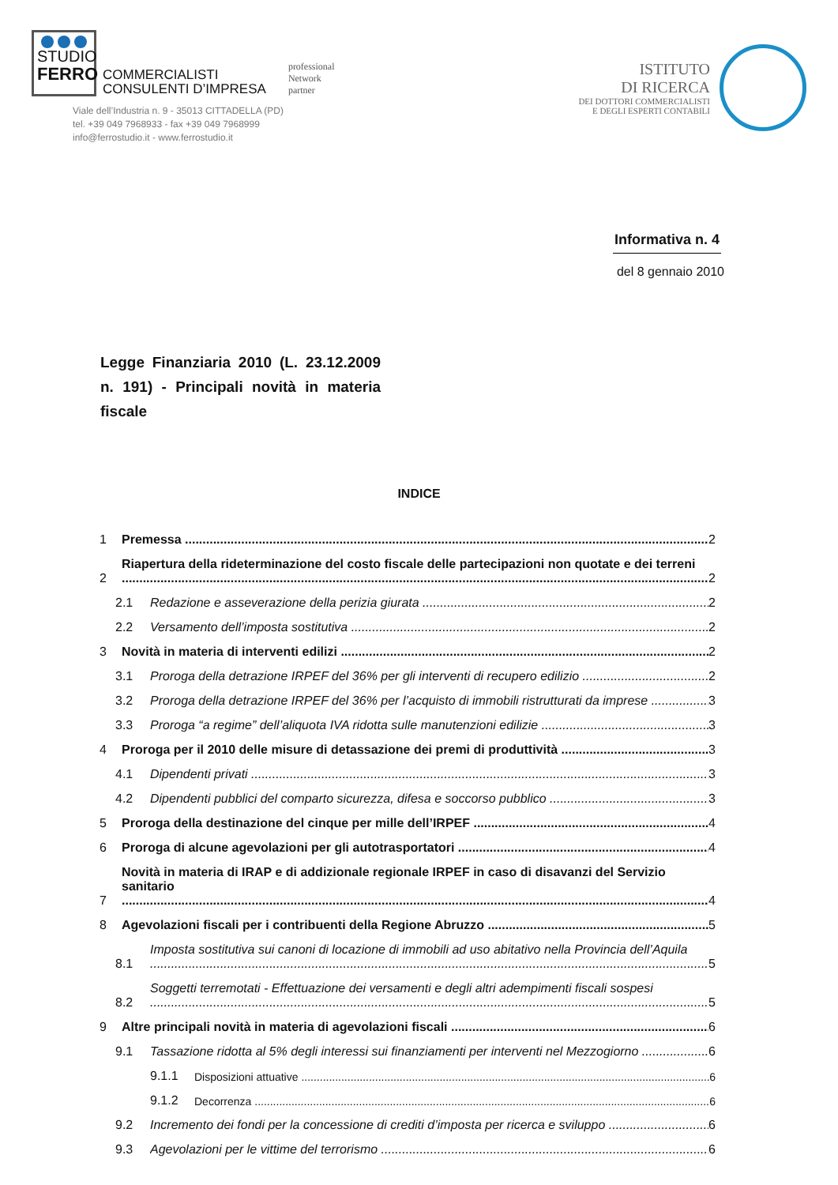STUDIO
FERRO
COMMERCIALISTI
CONSULENTI D’IMPRESA
professional
Network
partner
Viale dell’Industria n. 9 - 35013 CITTADELLA (PD)
tel. +39 049 7968933 - fax +39 049 7968999
info@ferrostudio.it - www.ferrostudio.it
ISTITUTO
DI RICERCA
DEI DOTTORI COMMERCIALISTI
E DEGLI ESPERTI CONTABILI
Informativa n. 4
del 8 gennaio 2010
Legge Finanziaria 2010 (L. 23.12.2009 n. 191) - Principali novità in materia fiscale
INDICE
1 Premessa 2
2 Riapertura della rideterminazione del costo fiscale delle partecipazioni non quotate e dei terreni 2
2.1 Redazione e asseverazione della perizia giurata 2
2.2 Versamento dell’imposta sostitutiva 2
3 Novità in materia di interventi edilizi 2
3.1 Proroga della detrazione IRPEF del 36% per gli interventi di recupero edilizio 2
3.2 Proroga della detrazione IRPEF del 36% per l’acquisto di immobili ristrutturati da imprese 3
3.3 Proroga “a regime” dell’aliquota IVA ridotta sulle manutenzioni edilizie 3
4 Proroga per il 2010 delle misure di detassazione dei premi di produttività 3
4.1 Dipendenti privati 3
4.2 Dipendenti pubblici del comparto sicurezza, difesa e soccorso pubblico 3
5 Proroga della destinazione del cinque per mille dell’IRPEF 4
6 Proroga di alcune agevolazioni per gli autotrasportatori 4
7 Novità in materia di IRAP e di addizionale regionale IRPEF in caso di disavanzi del Servizio sanitario 4
8 Agevolazioni fiscali per i contribuenti della Regione Abruzzo 5
8.1 Imposta sostitutiva sui canoni di locazione di immobili ad uso abitativo nella Provincia dell’Aquila 5
8.2 Soggetti terremotati - Effettuazione dei versamenti e degli altri adempimenti fiscali sospesi 5
9 Altre principali novità in materia di agevolazioni fiscali 6
9.1 Tassazione ridotta al 5% degli interessi sui finanziamenti per interventi nel Mezzogiorno 6
9.1.1 Disposizioni attuative 6
9.1.2 Decorrenza 6
9.2 Incremento dei fondi per la concessione di crediti d’imposta per ricerca e sviluppo 6
9.3 Agevolazioni per le vittime del terrorismo 6